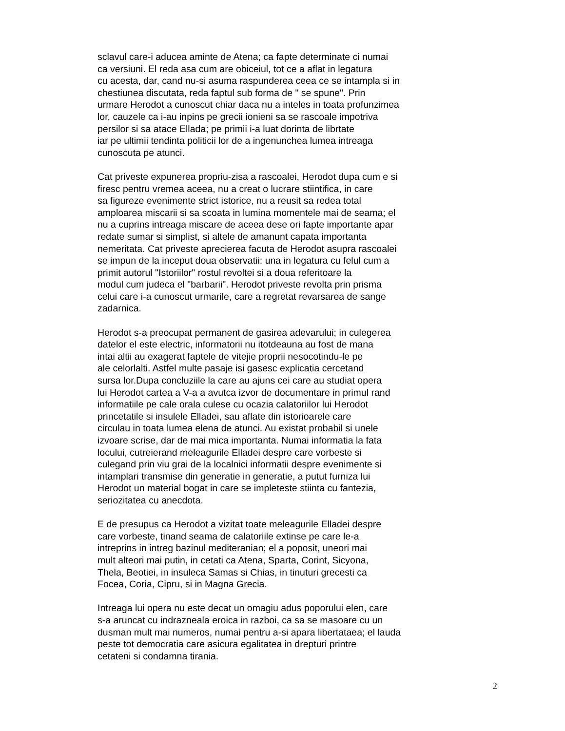sclavul care-i aducea aminte de Atena; ca fapte determinate ci numai
ca versiuni. El reda asa cum are obiceiul, tot ce a aflat in legatura
cu acesta, dar, cand nu-si asuma raspunderea ceea ce se intampla si in
chestiunea discutata, reda faptul sub forma de " se spune". Prin
urmare Herodot a cunoscut chiar daca nu a inteles in toata profunzimea
lor, cauzele ca i-au inpins pe grecii ionieni sa se rascoale impotriva
persilor si sa atace Ellada; pe primii i-a luat dorinta de librtate
iar pe ultimii tendinta politicii lor de a ingenunchea lumea intreaga
cunoscuta pe atunci.
Cat priveste expunerea propriu-zisa a rascoalei, Herodot dupa cum e si
firesc pentru vremea aceea, nu a creat o lucrare stiintifica, in care
sa figureze evenimente strict istorice, nu a reusit sa redea total
amploarea miscarii si sa scoata in lumina momentele mai de seama; el
nu a cuprins intreaga miscare de aceea dese ori fapte importante apar
redate sumar si simplist, si altele de amanunt capata importanta
nemeritata. Cat priveste aprecierea facuta de Herodot asupra rascoalei
se impun de la inceput doua observatii: una in legatura cu felul cum a
primit autorul "Istoriilor" rostul revoltei si a doua referitoare la
modul cum judeca el "barbarii". Herodot priveste revolta prin prisma
celui care i-a cunoscut urmarile, care a regretat revarsarea de sange
zadarnica.
Herodot s-a preocupat permanent de gasirea adevarului; in culegerea
datelor el este electric, informatorii nu itotdeauna au fost de mana
intai altii au exagerat faptele de vitejie proprii nesocotindu-le pe
ale celorlalti. Astfel multe pasaje isi gasesc explicatia cercetand
sursa lor.Dupa concluziile la care au ajuns cei care au studiat opera
lui Herodot cartea a V-a a avutca izvor de documentare in primul rand
informatiile pe cale orala culese cu ocazia calatoriilor lui Herodot
princetatile si insulele Elladei, sau aflate din istorioarele care
circulau in toata lumea elena de atunci. Au existat probabil si unele
izvoare scrise, dar de mai mica importanta. Numai informatia la fata
locului, cutreierand meleagurile Elladei despre care vorbeste si
culegand prin viu grai de la localnici informatii despre evenimente si
intamplari transmise din generatie in generatie, a putut furniza lui
Herodot un material bogat in care se impleteste stiinta cu fantezia,
seriozitatea cu anecdota.
E de presupus ca Herodot a vizitat toate meleagurile Elladei despre
care vorbeste, tinand seama de calatoriile extinse pe care le-a
intreprins in intreg bazinul mediteranian; el a poposit, uneori mai
mult alteori mai putin, in cetati ca Atena, Sparta, Corint, Sicyona,
Thela, Beotiei, in insuleca Samas si Chias, in tinuturi grecesti ca
Focea, Coria, Cipru, si in Magna Grecia.
Intreaga lui opera nu este decat un omagiu adus poporului elen, care
s-a aruncat cu indrazneala eroica in razboi, ca sa se masoare cu un
dusman mult mai numeros, numai pentru a-si apara libertataea; el lauda
peste tot democratia care asicura egalitatea in drepturi printre
cetateni si condamna tirania.
2